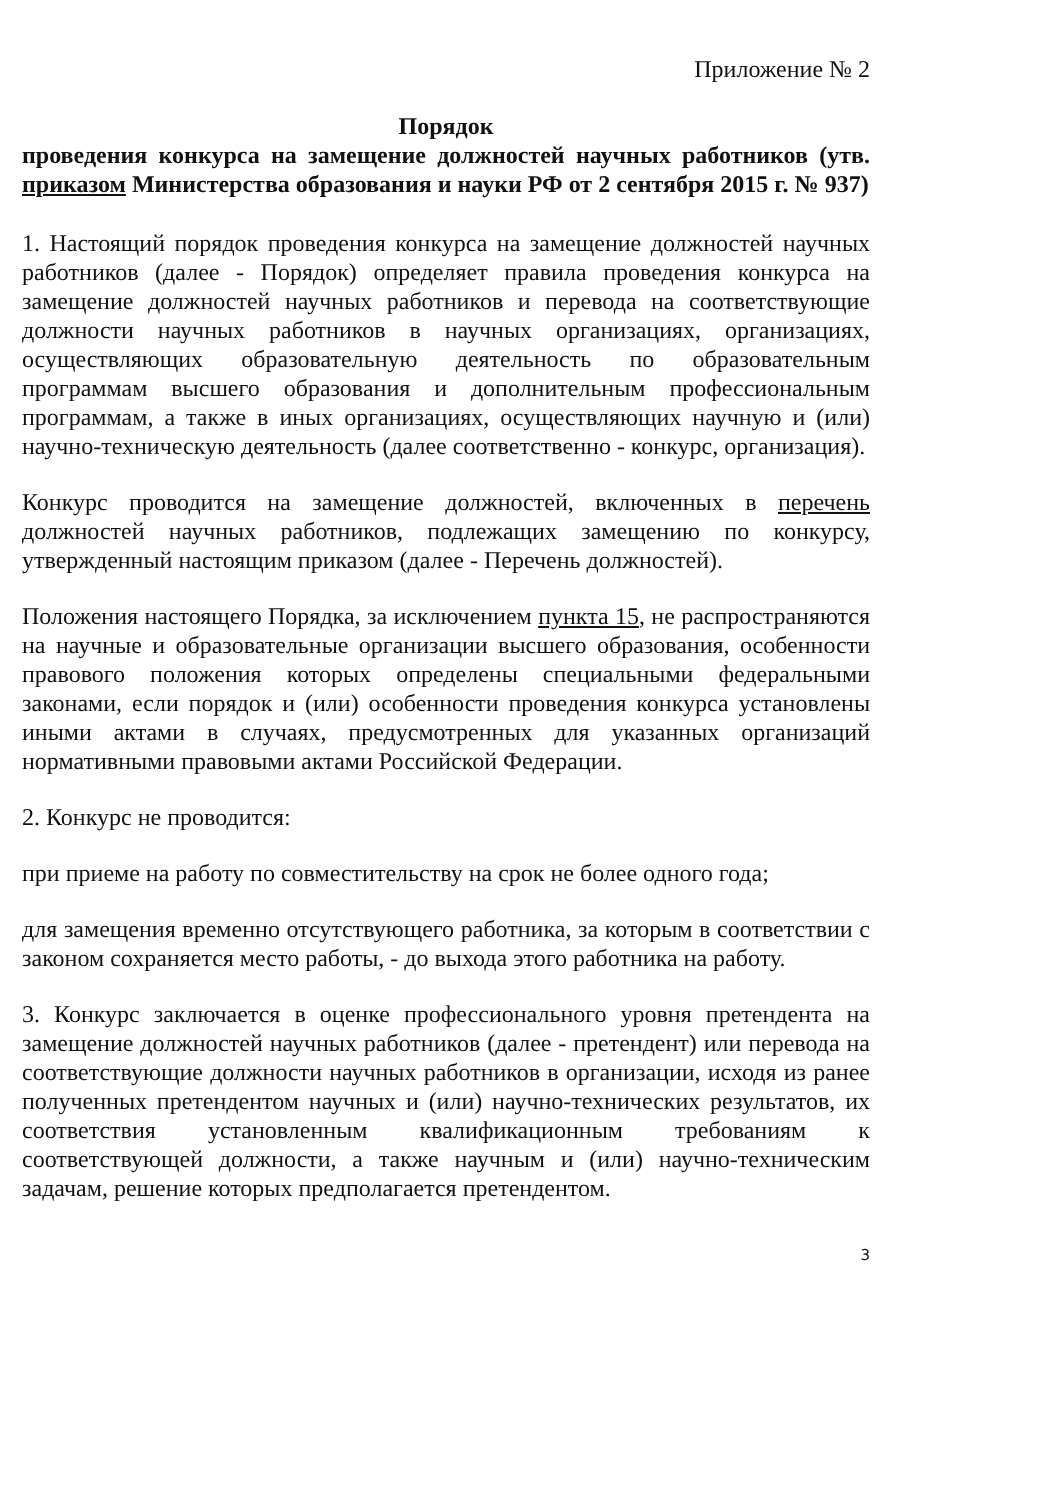Приложение № 2
Порядок
проведения конкурса на замещение должностей научных работников (утв. приказом Министерства образования и науки РФ от 2 сентября 2015 г. № 937)
1. Настоящий порядок проведения конкурса на замещение должностей научных работников (далее - Порядок) определяет правила проведения конкурса на замещение должностей научных работников и перевода на соответствующие должности научных работников в научных организациях, организациях, осуществляющих образовательную деятельность по образовательным программам высшего образования и дополнительным профессиональным программам, а также в иных организациях, осуществляющих научную и (или) научно-техническую деятельность (далее соответственно - конкурс, организация).
Конкурс проводится на замещение должностей, включенных в перечень должностей научных работников, подлежащих замещению по конкурсу, утвержденный настоящим приказом (далее - Перечень должностей).
Положения настоящего Порядка, за исключением пункта 15, не распространяются на научные и образовательные организации высшего образования, особенности правового положения которых определены специальными федеральными законами, если порядок и (или) особенности проведения конкурса установлены иными актами в случаях, предусмотренных для указанных организаций нормативными правовыми актами Российской Федерации.
2. Конкурс не проводится:
при приеме на работу по совместительству на срок не более одного года;
для замещения временно отсутствующего работника, за которым в соответствии с законом сохраняется место работы, - до выхода этого работника на работу.
3. Конкурс заключается в оценке профессионального уровня претендента на замещение должностей научных работников (далее - претендент) или перевода на соответствующие должности научных работников в организации, исходя из ранее полученных претендентом научных и (или) научно-технических результатов, их соответствия установленным квалификационным требованиям к соответствующей должности, а также научным и (или) научно-техническим задачам, решение которых предполагается претендентом.
3